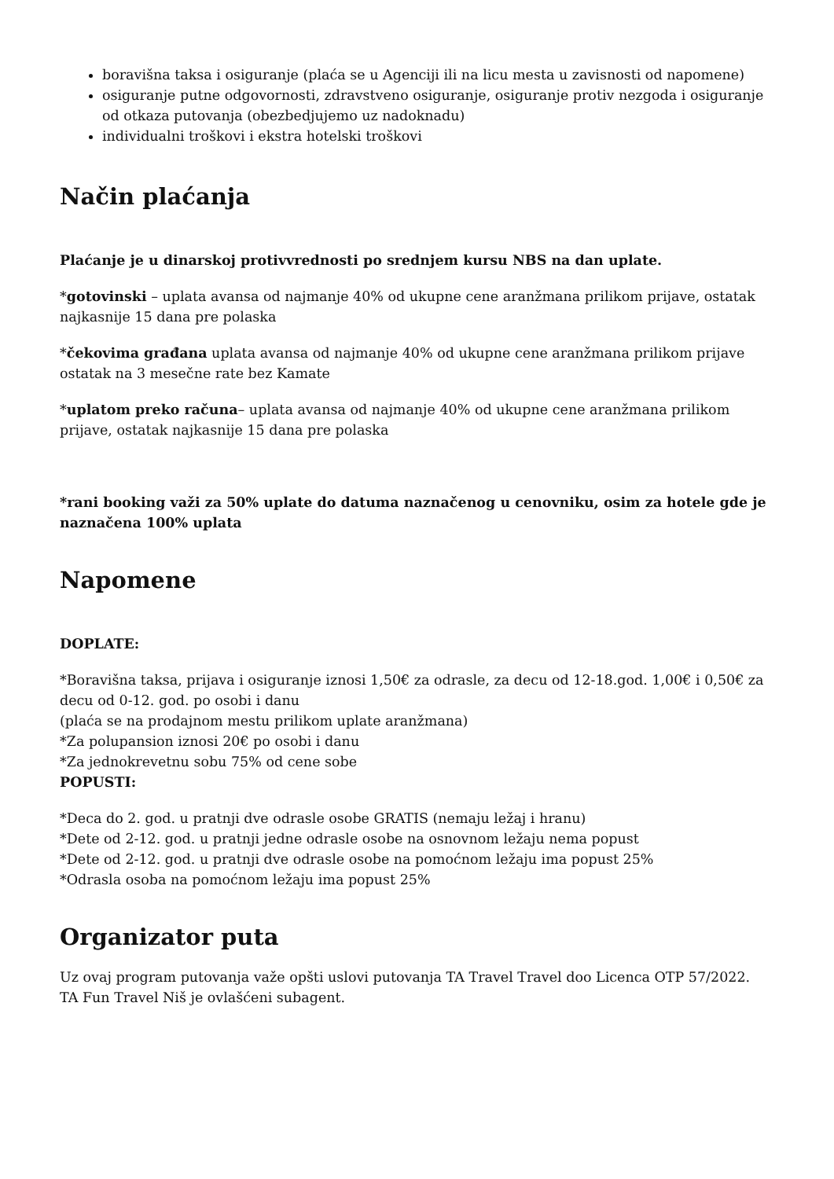boravišna taksa i osiguranje (plaća se u Agenciji ili na licu mesta u zavisnosti od napomene)
osiguranje putne odgovornosti, zdravstveno osiguranje, osiguranje protiv nezgoda i osiguranje od otkaza putovanja (obezbedjujemo uz nadoknadu)
individualni troškovi i ekstra hotelski troškovi
Način plaćanja
Plaćanje je u dinarskoj protivvrednosti po srednjem kursu NBS na dan uplate.
*gotovinski – uplata avansa od najmanje 40% od ukupne cene aranžmana prilikom prijave, ostatak najkasnije 15 dana pre polaska
*čekovima građana uplata avansa od najmanje 40% od ukupne cene aranžmana prilikom prijave ostatak na 3 mesečne rate bez Kamate
*uplatom preko računa– uplata avansa od najmanje 40% od ukupne cene aranžmana prilikom prijave, ostatak najkasnije 15 dana pre polaska
*rani booking važi za 50% uplate do datuma naznačenog u cenovniku, osim za hotele gde je naznačena 100% uplata
Napomene
DOPLATE:
*Boravišna taksa, prijava i osiguranje iznosi 1,50€ za odrasle, za decu od 12-18.god. 1,00€ i 0,50€ za decu od 0-12. god. po osobi i danu
(plaća se na prodajnom mestu prilikom uplate aranžmana)
*Za polupansion iznosi 20€ po osobi i danu
*Za jednokrevetnu sobu 75% od cene sobe
POPUSTI:
*Deca do 2. god. u pratnji dve odrasle osobe GRATIS (nemaju ležaj i hranu)
*Dete od 2-12. god. u pratnji jedne odrasle osobe na osnovnom ležaju nema popust
*Dete od 2-12. god. u pratnji dve odrasle osobe na pomoćnom ležaju ima popust 25%
*Odrasla osoba na pomoćnom ležaju ima popust 25%
Organizator puta
Uz ovaj program putovanja važe opšti uslovi putovanja TA Travel Travel doo Licenca OTP 57/2022.
TA Fun Travel Niš je ovlašćeni subagent.